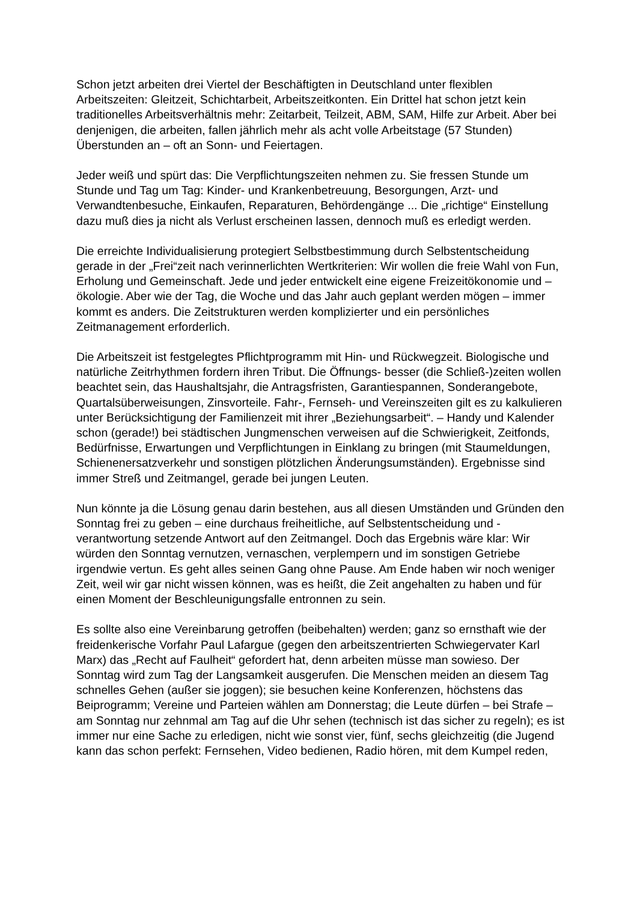Schon jetzt arbeiten drei Viertel der Beschäftigten in Deutschland unter flexiblen Arbeitszeiten: Gleitzeit, Schichtarbeit, Arbeitszeitkonten. Ein Drittel hat schon jetzt kein traditionelles Arbeitsverhältnis mehr: Zeitarbeit, Teilzeit, ABM, SAM, Hilfe zur Arbeit. Aber bei denjenigen, die arbeiten, fallen jährlich mehr als acht volle Arbeitstage (57 Stunden) Überstunden an – oft an Sonn- und Feiertagen.
Jeder weiß und spürt das: Die Verpflichtungszeiten nehmen zu. Sie fressen Stunde um Stunde und Tag um Tag: Kinder- und Krankenbetreuung, Besorgungen, Arzt- und Verwandtenbesuche, Einkaufen, Reparaturen, Behördengänge ... Die „richtige“ Einstellung dazu muß dies ja nicht als Verlust erscheinen lassen, dennoch muß es erledigt werden.
Die erreichte Individualisierung protegiert Selbstbestimmung durch Selbstentscheidung gerade in der „Frei“zeit nach verinnerlichten Wertkriterien: Wir wollen die freie Wahl von Fun, Erholung und Gemeinschaft. Jede und jeder entwickelt eine eigene Freizeitökonomie und –ökologie. Aber wie der Tag, die Woche und das Jahr auch geplant werden mögen – immer kommt es anders. Die Zeitstrukturen werden komplizierter und ein persönliches Zeitmanagement erforderlich.
Die Arbeitszeit ist festgelegtes Pflichtprogramm mit Hin- und Rückwegzeit. Biologische und natürliche Zeitrhythmen fordern ihren Tribut. Die Öffnungs- besser (die Schließ-)zeiten wollen beachtet sein, das Haushaltsjahr, die Antragsfristen, Garantiespannen, Sonderangebote, Quartalsüberweisungen, Zinsvorteile. Fahr-, Fernseh- und Vereinszeiten gilt es zu kalkulieren unter Berücksichtigung der Familienzeit mit ihrer „Beziehungsarbeit“. – Handy und Kalender schon (gerade!) bei städtischen Jungmenschen verweisen auf die Schwierigkeit, Zeitfonds, Bedürfnisse, Erwartungen und Verpflichtungen in Einklang zu bringen (mit Staumeldungen, Schienenersatzverkehr und sonstigen plötzlichen Änderungsumständen). Ergebnisse sind immer Streß und Zeitmangel, gerade bei jungen Leuten.
Nun könnte ja die Lösung genau darin bestehen, aus all diesen Umständen und Gründen den Sonntag frei zu geben – eine durchaus freiheitliche, auf Selbstentscheidung und -verantwortung setzende Antwort auf den Zeitmangel. Doch das Ergebnis wäre klar: Wir würden den Sonntag vernutzen, vernaschen, verplempern und im sonstigen Getriebe irgendwie vertun. Es geht alles seinen Gang ohne Pause. Am Ende haben wir noch weniger Zeit, weil wir gar nicht wissen können, was es heißt, die Zeit angehalten zu haben und für einen Moment der Beschleunigungsfalle entronnen zu sein.
Es sollte also eine Vereinbarung getroffen (beibehalten) werden; ganz so ernsthaft wie der freidenkerische Vorfahr Paul Lafargue (gegen den arbeitszentrierten Schwiegervater Karl Marx) das „Recht auf Faulheit“ gefordert hat, denn arbeiten müsse man sowieso. Der Sonntag wird zum Tag der Langsamkeit ausgerufen. Die Menschen meiden an diesem Tag schnelles Gehen (außer sie joggen); sie besuchen keine Konferenzen, höchstens das Beiprogramm; Vereine und Parteien wählen am Donnerstag; die Leute dürfen – bei Strafe – am Sonntag nur zehnmal am Tag auf die Uhr sehen (technisch ist das sicher zu regeln); es ist immer nur eine Sache zu erledigen, nicht wie sonst vier, fünf, sechs gleichzeitig (die Jugend kann das schon perfekt: Fernsehen, Video bedienen, Radio hören, mit dem Kumpel reden,